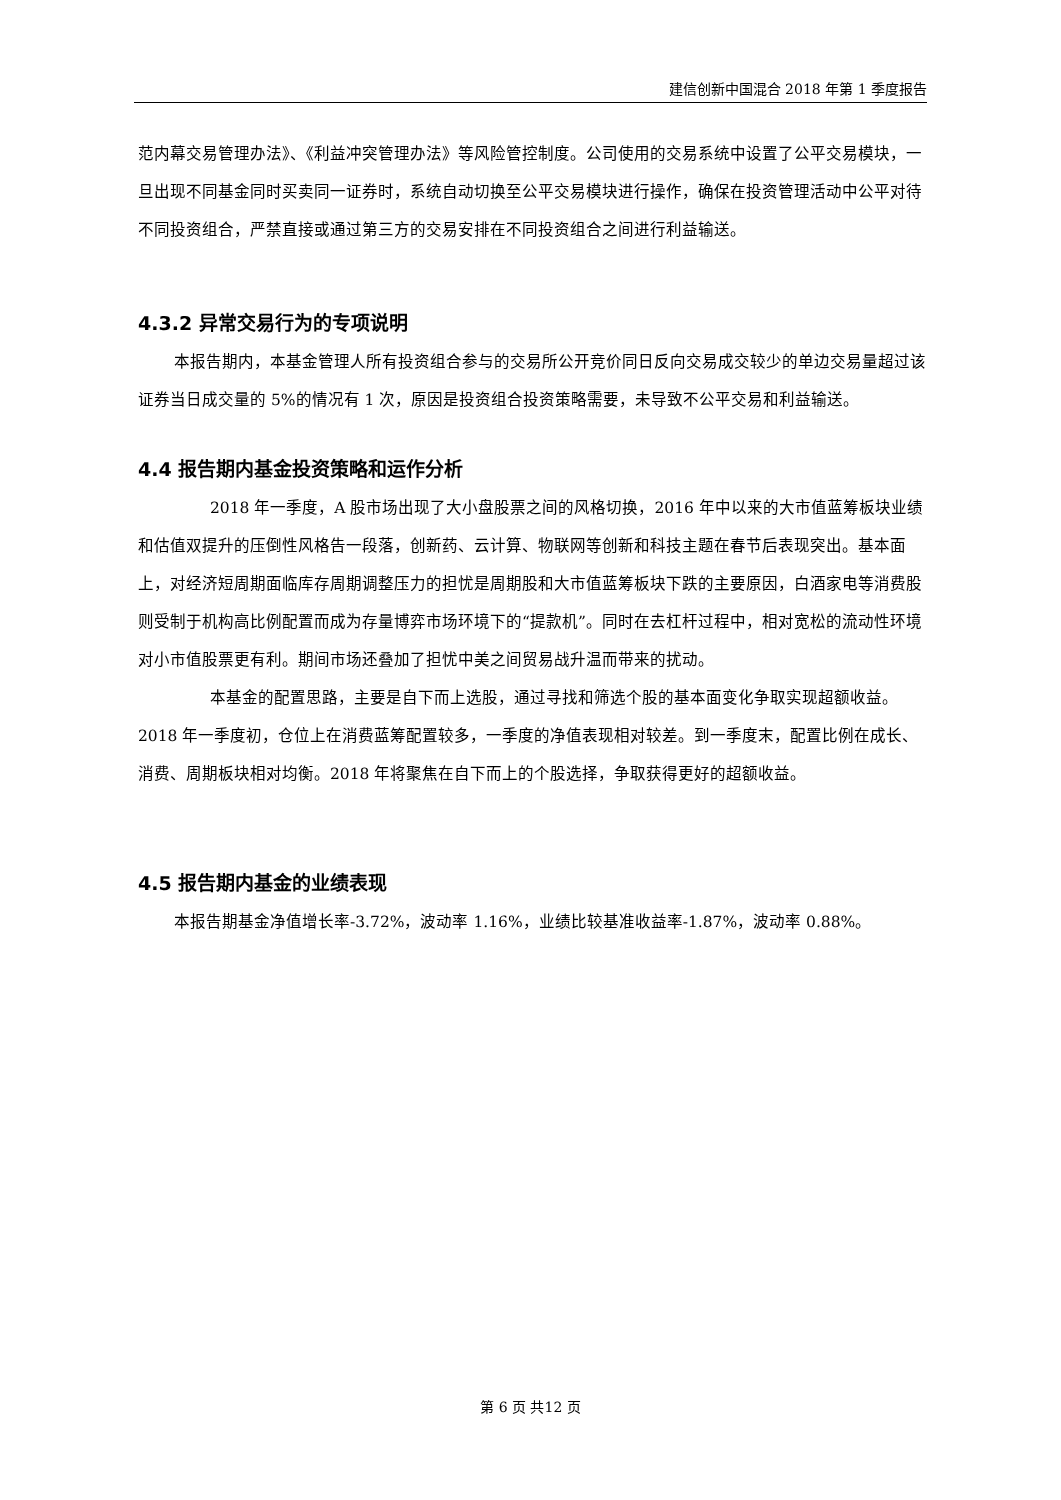建信创新中国混合 2018 年第 1 季度报告
范内幕交易管理办法》、《利益冲突管理办法》等风险管控制度。公司使用的交易系统中设置了公平交易模块，一旦出现不同基金同时买卖同一证券时，系统自动切换至公平交易模块进行操作，确保在投资管理活动中公平对待不同投资组合，严禁直接或通过第三方的交易安排在不同投资组合之间进行利益输送。
4.3.2 异常交易行为的专项说明
本报告期内，本基金管理人所有投资组合参与的交易所公开竞价同日反向交易成交较少的单边交易量超过该证券当日成交量的 5%的情况有 1 次，原因是投资组合投资策略需要，未导致不公平交易和利益输送。
4.4 报告期内基金投资策略和运作分析
2018 年一季度，A 股市场出现了大小盘股票之间的风格切换，2016 年中以来的大市值蓝筹板块业绩和估值双提升的压倒性风格告一段落，创新药、云计算、物联网等创新和科技主题在春节后表现突出。基本面上，对经济短周期面临库存周期调整压力的担忧是周期股和大市值蓝筹板块下跌的主要原因，白酒家电等消费股则受制于机构高比例配置而成为存量博弈市场环境下的“提款机”。同时在去杠杆过程中，相对宽松的流动性环境对小市值股票更有利。期间市场还叠加了担忧中美之间贸易战升温而带来的扰动。
本基金的配置思路，主要是自下而上选股，通过寻找和筛选个股的基本面变化争取实现超额收益。2018 年一季度初，仓位上在消费蓝筹配置较多，一季度的净值表现相对较差。到一季度末，配置比例在成长、消费、周期板块相对均衡。2018 年将聚焦在自下而上的个股选择，争取获得更好的超额收益。
4.5 报告期内基金的业绩表现
本报告期基金净值增长率-3.72%，波动率 1.16%，业绩比较基准收益率-1.87%，波动率 0.88%。
第 6 页 共12 页